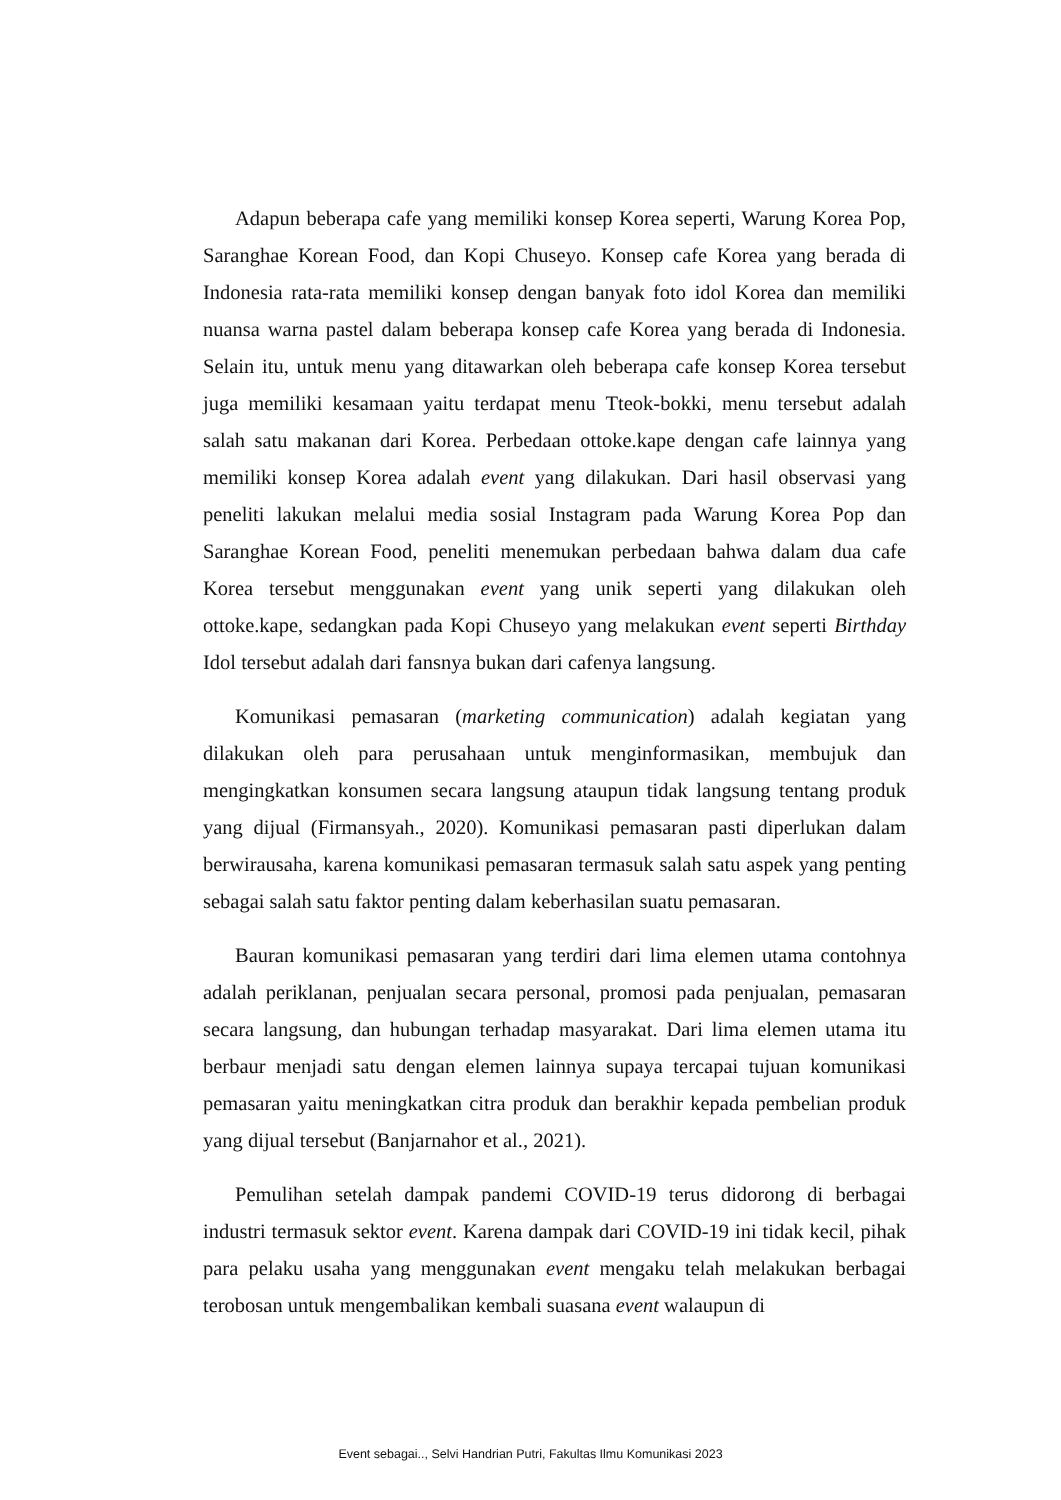Adapun beberapa cafe yang memiliki konsep Korea seperti, Warung Korea Pop, Saranghae Korean Food, dan Kopi Chuseyo. Konsep cafe Korea yang berada di Indonesia rata-rata memiliki konsep dengan banyak foto idol Korea dan memiliki nuansa warna pastel dalam beberapa konsep cafe Korea yang berada di Indonesia. Selain itu, untuk menu yang ditawarkan oleh beberapa cafe konsep Korea tersebut juga memiliki kesamaan yaitu terdapat menu Tteok-bokki, menu tersebut adalah salah satu makanan dari Korea. Perbedaan ottoke.kape dengan cafe lainnya yang memiliki konsep Korea adalah event yang dilakukan. Dari hasil observasi yang peneliti lakukan melalui media sosial Instagram pada Warung Korea Pop dan Saranghae Korean Food, peneliti menemukan perbedaan bahwa dalam dua cafe Korea tersebut menggunakan event yang unik seperti yang dilakukan oleh ottoke.kape, sedangkan pada Kopi Chuseyo yang melakukan event seperti Birthday Idol tersebut adalah dari fansnya bukan dari cafenya langsung.
Komunikasi pemasaran (marketing communication) adalah kegiatan yang dilakukan oleh para perusahaan untuk menginformasikan, membujuk dan mengingkatkan konsumen secara langsung ataupun tidak langsung tentang produk yang dijual (Firmansyah., 2020). Komunikasi pemasaran pasti diperlukan dalam berwirausaha, karena komunikasi pemasaran termasuk salah satu aspek yang penting sebagai salah satu faktor penting dalam keberhasilan suatu pemasaran.
Bauran komunikasi pemasaran yang terdiri dari lima elemen utama contohnya adalah periklanan, penjualan secara personal, promosi pada penjualan, pemasaran secara langsung, dan hubungan terhadap masyarakat. Dari lima elemen utama itu berbaur menjadi satu dengan elemen lainnya supaya tercapai tujuan komunikasi pemasaran yaitu meningkatkan citra produk dan berakhir kepada pembelian produk yang dijual tersebut (Banjarnahor et al., 2021).
Pemulihan setelah dampak pandemi COVID-19 terus didorong di berbagai industri termasuk sektor event. Karena dampak dari COVID-19 ini tidak kecil, pihak para pelaku usaha yang menggunakan event mengaku telah melakukan berbagai terobosan untuk mengembalikan kembali suasana event walaupun di
Event sebagai.., Selvi Handrian Putri, Fakultas Ilmu Komunikasi 2023